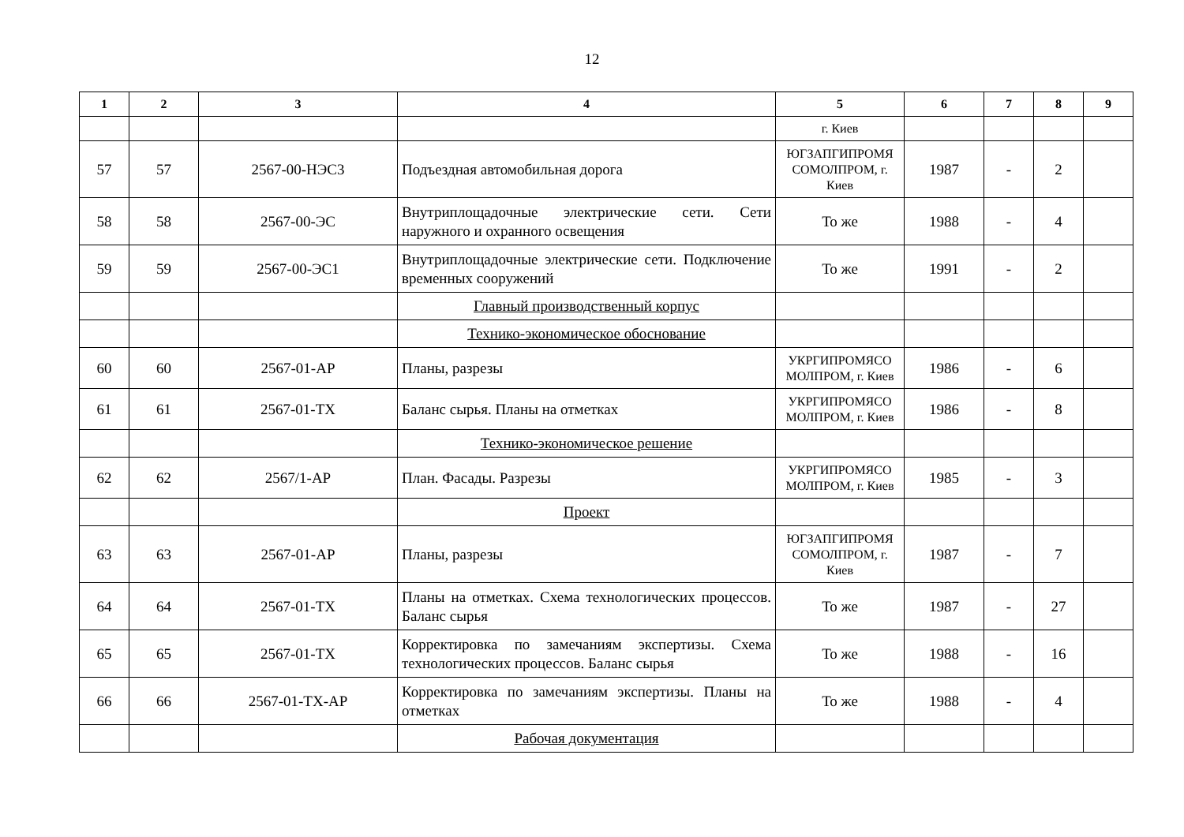12
| 1 | 2 | 3 | 4 | 5 | 6 | 7 | 8 | 9 |
| --- | --- | --- | --- | --- | --- | --- | --- | --- |
| | | | | г. Киев | | | | |
| 57 | 57 | 2567-00-НЭС3 | Подъездная автомобильная дорога | ЮГЗАПГИПРОМЯ СОМОЛПРОМ, г. Киев | 1987 | - | 2 | |
| 58 | 58 | 2567-00-ЭС | Внутриплощадочные электрические сети. Сети наружного и охранного освещения | То же | 1988 | - | 4 | |
| 59 | 59 | 2567-00-ЭС1 | Внутриплощадочные электрические сети. Подключение временных сооружений | То же | 1991 | - | 2 | |
| | | | Главный производственный корпус | | | | | |
| | | | Технико-экономическое обоснование | | | | | |
| 60 | 60 | 2567-01-АР | Планы, разрезы | УКРГИПРОМЯСО МОЛПРОМ, г. Киев | 1986 | - | 6 | |
| 61 | 61 | 2567-01-ТХ | Баланс сырья. Планы на отметках | УКРГИПРОМЯСО МОЛПРОМ, г. Киев | 1986 | - | 8 | |
| | | | Технико-экономическое решение | | | | | |
| 62 | 62 | 2567/1-АР | План. Фасады. Разрезы | УКРГИПРОМЯСО МОЛПРОМ, г. Киев | 1985 | - | 3 | |
| | | | Проект | | | | | |
| 63 | 63 | 2567-01-АР | Планы, разрезы | ЮГЗАПГИПРОМЯ СОМОЛПРОМ, г. Киев | 1987 | - | 7 | |
| 64 | 64 | 2567-01-ТХ | Планы на отметках. Схема технологических процессов. Баланс сырья | То же | 1987 | - | 27 | |
| 65 | 65 | 2567-01-ТХ | Корректировка по замечаниям экспертизы. Схема технологических процессов. Баланс сырья | То же | 1988 | - | 16 | |
| 66 | 66 | 2567-01-ТХ-АР | Корректировка по замечаниям экспертизы. Планы на отметках | То же | 1988 | - | 4 | |
| | | | Рабочая документация | | | | | |